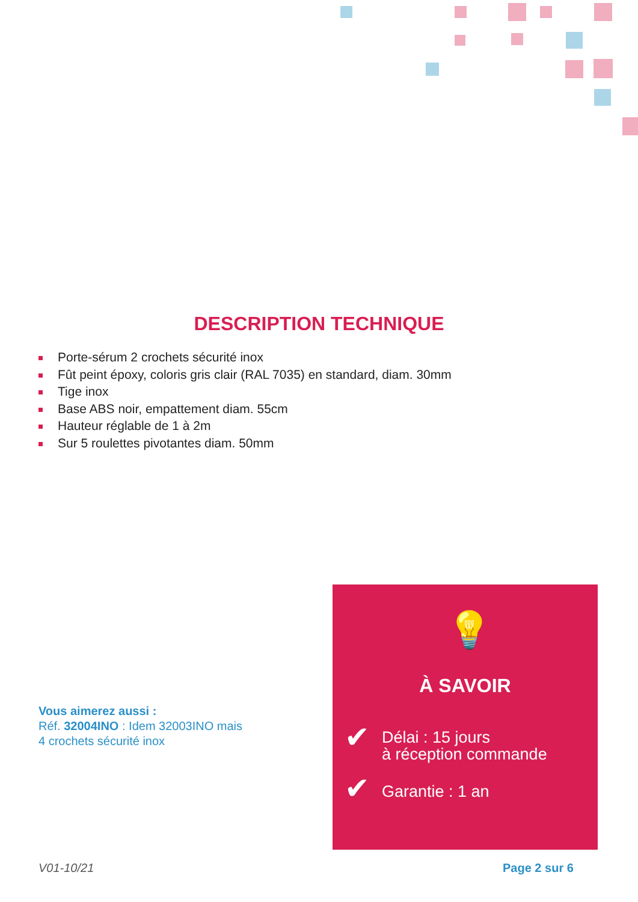DESCRIPTION TECHNIQUE
Porte-sérum 2 crochets sécurité inox
Fût peint époxy, coloris gris clair (RAL 7035) en standard, diam. 30mm
Tige inox
Base ABS noir, empattement diam. 55cm
Hauteur réglable de 1 à 2m
Sur 5 roulettes pivotantes diam. 50mm
Vous aimerez aussi :
Réf. 32004INO : Idem 32003INO mais
4 crochets sécurité inox
💡
À SAVOIR
✔
Délai : 15 jours
à réception commande
✔ Garantie : 1 an
V01-10/21 Page 2 sur 6